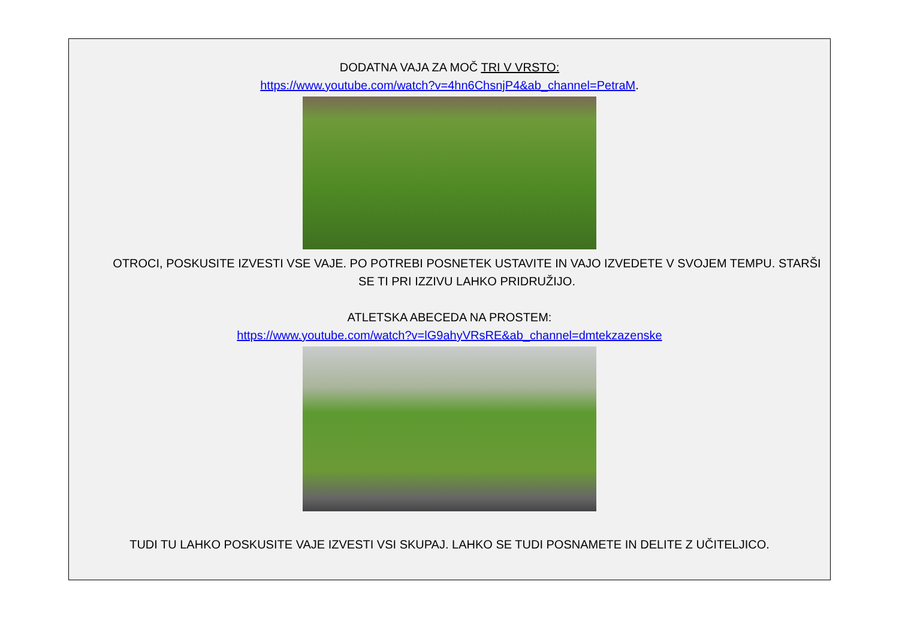DODATNA VAJA ZA MOČ TRI V VRSTO:
https://www.youtube.com/watch?v=4hn6ChsnjP4&ab_channel=PetraM.
OTROCI, POSKUSITE IZVESTI VSE VAJE. PO POTREBI POSNETEK USTAVITE IN VAJO IZVEDETE V SVOJEM TEMPU. STARŠI SE TI PRI IZZIVU LAHKO PRIDRUŽIJO.
ATLETSKA ABECEDA NA PROSTEM:
https://www.youtube.com/watch?v=lG9ahyVRsRE&ab_channel=dmtekzazenske
TUDI TU LAHKO POSKUSITE VAJE IZVESTI VSI SKUPAJ. LAHKO SE TUDI POSNAMETE IN DELITE Z UČITELJICO.